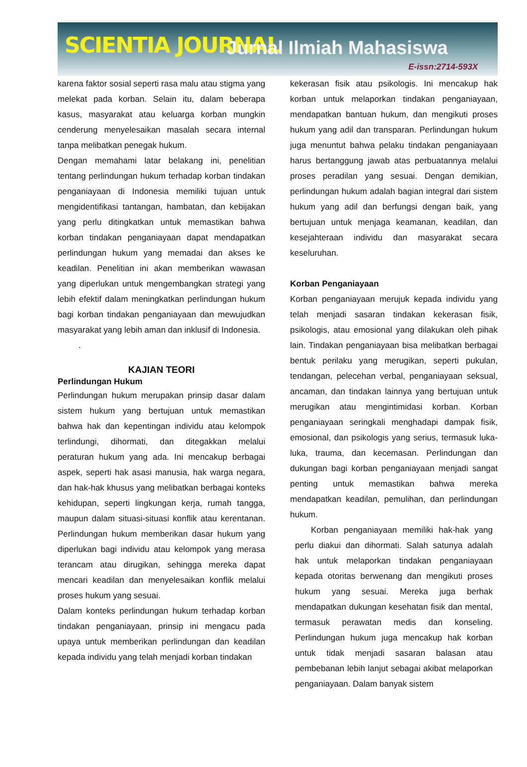SCIENTIA JOURNAL Jurnal Ilmiah Mahasiswa
E-issn:2714-593X
karena faktor sosial seperti rasa malu atau stigma yang melekat pada korban. Selain itu, dalam beberapa kasus, masyarakat atau keluarga korban mungkin cenderung menyelesaikan masalah secara internal tanpa melibatkan penegak hukum.
Dengan memahami latar belakang ini, penelitian tentang perlindungan hukum terhadap korban tindakan penganiayaan di Indonesia memiliki tujuan untuk mengidentifikasi tantangan, hambatan, dan kebijakan yang perlu ditingkatkan untuk memastikan bahwa korban tindakan penganiayaan dapat mendapatkan perlindungan hukum yang memadai dan akses ke keadilan. Penelitian ini akan memberikan wawasan yang diperlukan untuk mengembangkan strategi yang lebih efektif dalam meningkatkan perlindungan hukum bagi korban tindakan penganiayaan dan mewujudkan masyarakat yang lebih aman dan inklusif di Indonesia.
.
KAJIAN TEORI
Perlindungan Hukum
Perlindungan hukum merupakan prinsip dasar dalam sistem hukum yang bertujuan untuk memastikan bahwa hak dan kepentingan individu atau kelompok terlindungi, dihormati, dan ditegakkan melalui peraturan hukum yang ada. Ini mencakup berbagai aspek, seperti hak asasi manusia, hak warga negara, dan hak-hak khusus yang melibatkan berbagai konteks kehidupan, seperti lingkungan kerja, rumah tangga, maupun dalam situasi-situasi konflik atau kerentanan. Perlindungan hukum memberikan dasar hukum yang diperlukan bagi individu atau kelompok yang merasa terancam atau dirugikan, sehingga mereka dapat mencari keadilan dan menyelesaikan konflik melalui proses hukum yang sesuai.
Dalam konteks perlindungan hukum terhadap korban tindakan penganiayaan, prinsip ini mengacu pada upaya untuk memberikan perlindungan dan keadilan kepada individu yang telah menjadi korban tindakan
kekerasan fisik atau psikologis. Ini mencakup hak korban untuk melaporkan tindakan penganiayaan, mendapatkan bantuan hukum, dan mengikuti proses hukum yang adil dan transparan. Perlindungan hukum juga menuntut bahwa pelaku tindakan penganiayaan harus bertanggung jawab atas perbuatannya melalui proses peradilan yang sesuai. Dengan demikian, perlindungan hukum adalah bagian integral dari sistem hukum yang adil dan berfungsi dengan baik, yang bertujuan untuk menjaga keamanan, keadilan, dan kesejahteraan individu dan masyarakat secara keseluruhan.
Korban Penganiayaan
Korban penganiayaan merujuk kepada individu yang telah menjadi sasaran tindakan kekerasan fisik, psikologis, atau emosional yang dilakukan oleh pihak lain. Tindakan penganiayaan bisa melibatkan berbagai bentuk perilaku yang merugikan, seperti pukulan, tendangan, pelecehan verbal, penganiayaan seksual, ancaman, dan tindakan lainnya yang bertujuan untuk merugikan atau mengintimidasi korban. Korban penganiayaan seringkali menghadapi dampak fisik, emosional, dan psikologis yang serius, termasuk luka-luka, trauma, dan kecemasan. Perlindungan dan dukungan bagi korban penganiayaan menjadi sangat penting untuk memastikan bahwa mereka mendapatkan keadilan, pemulihan, dan perlindungan hukum.
Korban penganiayaan memiliki hak-hak yang perlu diakui dan dihormati. Salah satunya adalah hak untuk melaporkan tindakan penganiayaan kepada otoritas berwenang dan mengikuti proses hukum yang sesuai. Mereka juga berhak mendapatkan dukungan kesehatan fisik dan mental, termasuk perawatan medis dan konseling. Perlindungan hukum juga mencakup hak korban untuk tidak menjadi sasaran balasan atau pembebanan lebih lanjut sebagai akibat melaporkan penganiayaan. Dalam banyak sistem